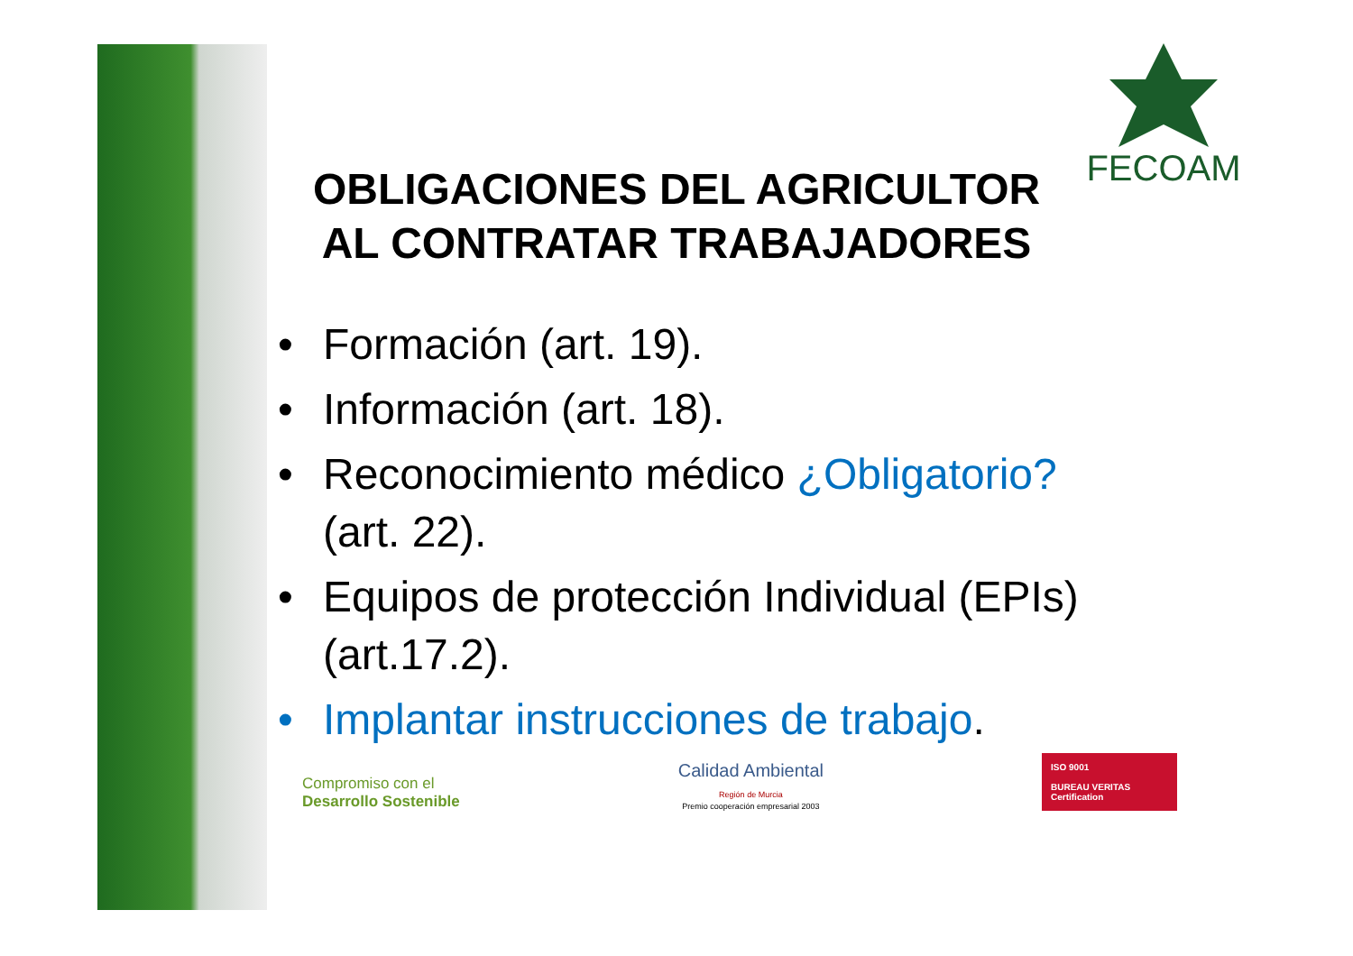FECOAM
OBLIGACIONES DEL AGRICULTOR
AL CONTRATAR TRABAJADORES
• Formación (art. 19).
• Información (art. 18).
• Reconocimiento médico ¿Obligatorio? (art. 22).
• Equipos de protección Individual (EPIs) (art.17.2).
• Implantar instrucciones de trabajo.
Compromiso con el
Desarrollo Sostenible
Calidad Ambiental
Región de Murcia
Premio cooperación empresarial 2003
ISO 9001
BUREAU VERITAS
Certification